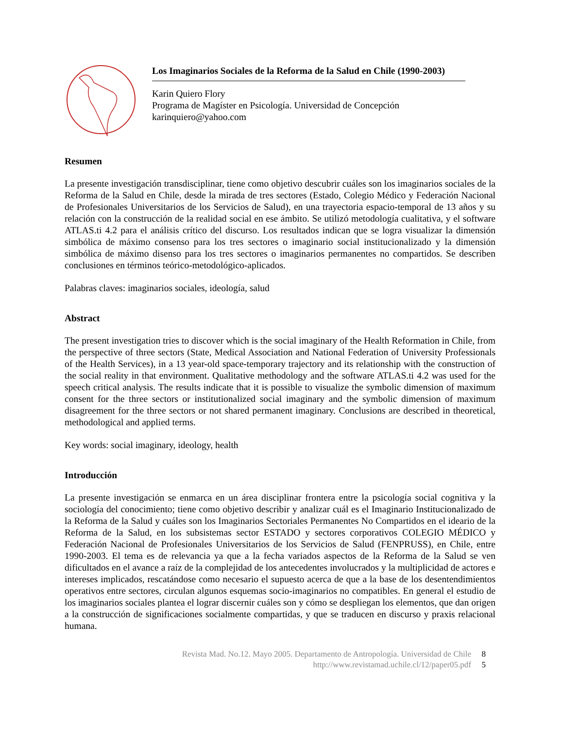Los Imaginarios Sociales de la Reforma de la Salud en Chile (1990-2003)
Karin Quiero Flory
Programa de Magíster en Psicología. Universidad de Concepción
karinquiero@yahoo.com
Resumen
La presente investigación transdisciplinar, tiene como objetivo descubrir cuáles son los imaginarios sociales de la Reforma de la Salud en Chile, desde la mirada de tres sectores (Estado, Colegio Médico y Federación Nacional de Profesionales Universitarios de los Servicios de Salud), en una trayectoria espacio-temporal de 13 años y su relación con la construcción de la realidad social en ese ámbito. Se utilizó metodología cualitativa, y el software ATLAS.ti 4.2 para el análisis crítico del discurso. Los resultados indican que se logra visualizar la dimensión simbólica de máximo consenso para los tres sectores o imaginario social institucionalizado y la dimensión simbólica de máximo disenso para los tres sectores o imaginarios permanentes no compartidos. Se describen conclusiones en términos teórico-metodológico-aplicados.
Palabras claves: imaginarios sociales, ideología, salud
Abstract
The present investigation tries to discover which is the social imaginary of the Health Reformation in Chile, from the perspective of three sectors (State, Medical Association and National Federation of University Professionals of the Health Services), in a 13 year-old space-temporary trajectory and its relationship with the construction of the social reality in that environment. Qualitative methodology and the software ATLAS.ti 4.2 was used for the speech critical analysis. The results indicate that it is possible to visualize the symbolic dimension of maximum consent for the three sectors or institutionalized social imaginary and the symbolic dimension of maximum disagreement for the three sectors or not shared permanent imaginary. Conclusions are described in theoretical, methodological and applied terms.
Key words: social imaginary, ideology, health
Introducción
La presente investigación se enmarca en un área disciplinar frontera entre la psicología social cognitiva y la sociología del conocimiento; tiene como objetivo describir y analizar cuál es el Imaginario Institucionalizado de la Reforma de la Salud y cuáles son los Imaginarios Sectoriales Permanentes No Compartidos en el ideario de la Reforma de la Salud, en los subsistemas sector ESTADO y sectores corporativos COLEGIO MÉDICO y Federación Nacional de Profesionales Universitarios de los Servicios de Salud (FENPRUSS), en Chile, entre 1990-2003. El tema es de relevancia ya que a la fecha variados aspectos de la Reforma de la Salud se ven dificultados en el avance a raíz de la complejidad de los antecedentes involucrados y la multiplicidad de actores e intereses implicados, rescatándose como necesario el supuesto acerca de que a la base de los desentendimientos operativos entre sectores, circulan algunos esquemas socio-imaginarios no compatibles. En general el estudio de los imaginarios sociales plantea el lograr discernir cuáles son y cómo se despliegan los elementos, que dan origen a la construcción de significaciones socialmente compartidas, y que se traducen en discurso y praxis relacional humana.
Revista Mad. No.12. Mayo 2005. Departamento de Antropología. Universidad de Chile 8
http://www.revistamad.uchile.cl/12/paper05.pdf 5